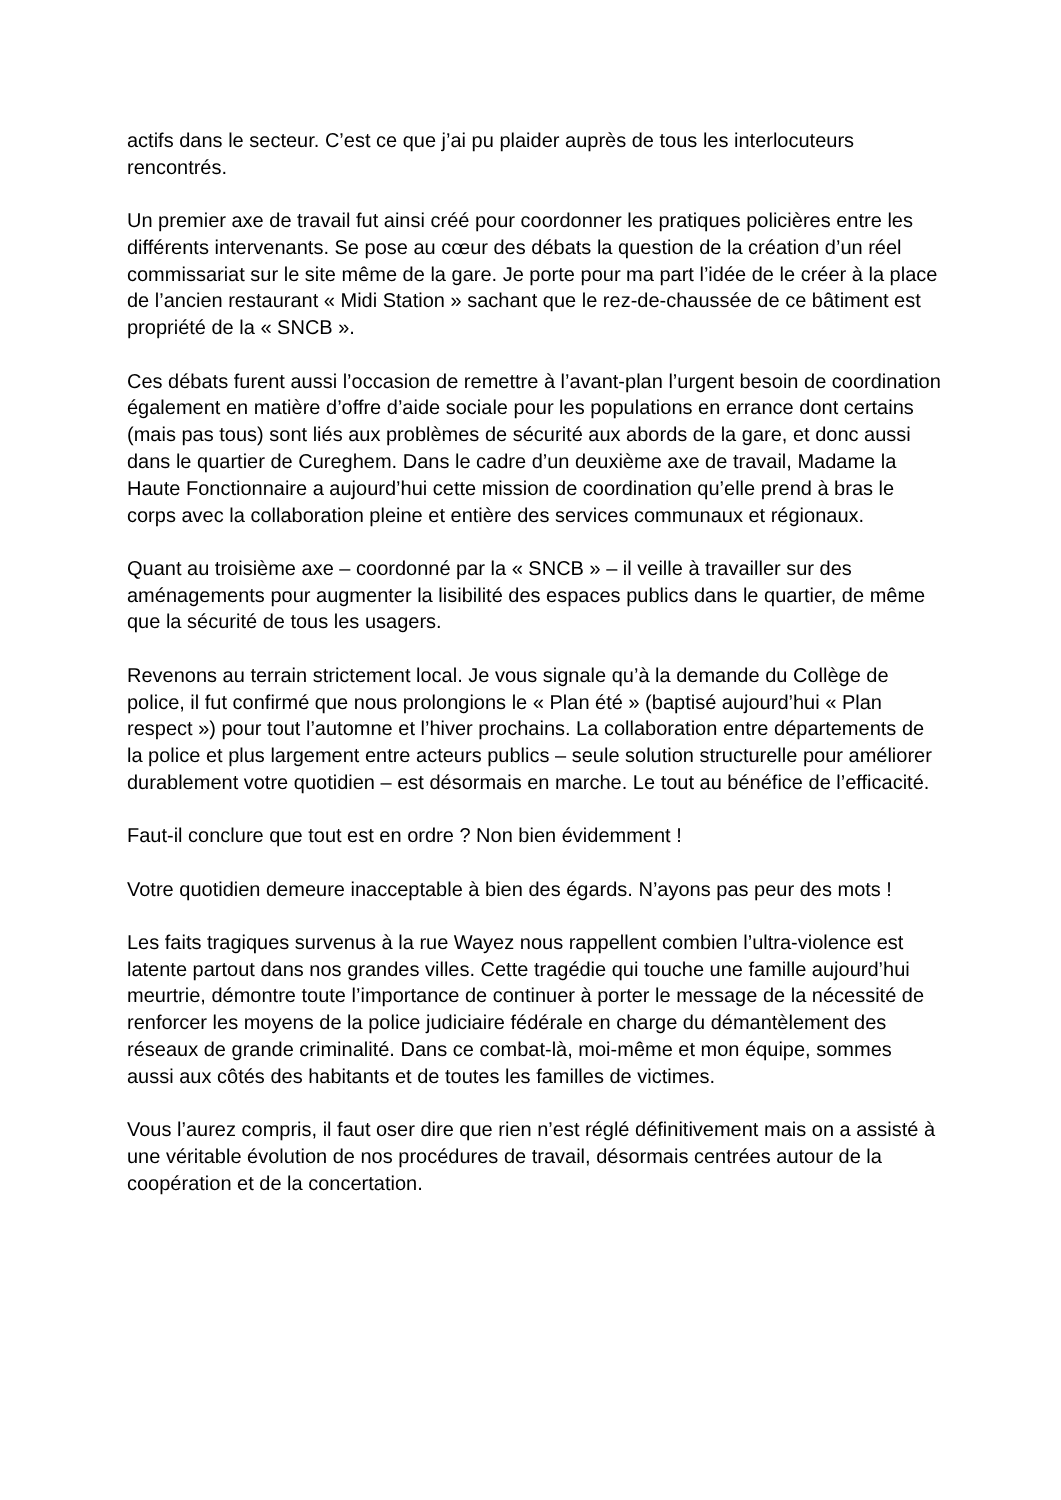actifs dans le secteur. C’est ce que j’ai pu plaider auprès de tous les interlocuteurs rencontrés.
Un premier axe de travail fut ainsi créé pour coordonner les pratiques policières entre les différents intervenants. Se pose au cœur des débats la question de la création d’un réel commissariat sur le site même de la gare. Je porte pour ma part l’idée de le créer à la place de l’ancien restaurant « Midi Station » sachant que le rez-de-chaussée de ce bâtiment est propriété de la « SNCB ».
Ces débats furent aussi l’occasion de remettre à l’avant-plan l’urgent besoin de coordination également en matière d’offre d’aide sociale pour les populations en errance dont certains (mais pas tous) sont liés aux problèmes de sécurité aux abords de la gare, et donc aussi dans le quartier de Cureghem. Dans le cadre d’un deuxième axe de travail, Madame la Haute Fonctionnaire a aujourd’hui cette mission de coordination qu’elle prend à bras le corps avec la collaboration pleine et entière des services communaux et régionaux.
Quant au troisième axe – coordonné par la « SNCB » – il veille à travailler sur des aménagements pour augmenter la lisibilité des espaces publics dans le quartier, de même que la sécurité de tous les usagers.
Revenons au terrain strictement local. Je vous signale qu’à la demande du Collège de police, il fut confirmé que nous prolongions le « Plan été » (baptisé aujourd’hui « Plan respect ») pour tout l’automne et l’hiver prochains. La collaboration entre départements de la police et plus largement entre acteurs publics – seule solution structurelle pour améliorer durablement votre quotidien – est désormais en marche. Le tout au bénéfice de l’efficacité.
Faut-il conclure que tout est en ordre ? Non bien évidemment !
Votre quotidien demeure inacceptable à bien des égards. N’ayons pas peur des mots !
Les faits tragiques survenus à la rue Wayez nous rappellent combien l’ultra-violence est latente partout dans nos grandes villes. Cette tragédie qui touche une famille aujourd’hui meurtrie, démontre toute l’importance de continuer à porter le message de la nécessité de renforcer les moyens de la police judiciaire fédérale en charge du démantèlement des réseaux de grande criminalité. Dans ce combat-là, moi-même et mon équipe, sommes aussi aux côtés des habitants et de toutes les familles de victimes.
Vous l’aurez compris, il faut oser dire que rien n’est réglé définitivement mais on a assisté à une véritable évolution de nos procédures de travail, désormais centrées autour de la coopération et de la concertation.